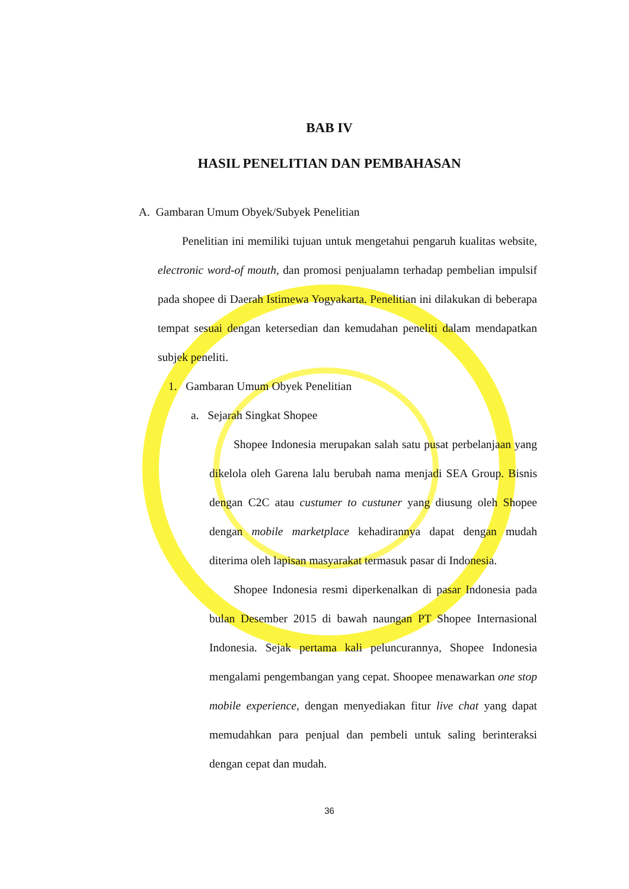BAB IV
HASIL PENELITIAN DAN PEMBAHASAN
A. Gambaran Umum Obyek/Subyek Penelitian
Penelitian ini memiliki tujuan untuk mengetahui pengaruh kualitas website, electronic word-of mouth, dan promosi penjualamn terhadap pembelian impulsif pada shopee di Daerah Istimewa Yogyakarta. Penelitian ini dilakukan di beberapa tempat sesuai dengan ketersedian dan kemudahan peneliti dalam mendapatkan subjek peneliti.
1. Gambaran Umum Obyek Penelitian
a. Sejarah Singkat Shopee
Shopee Indonesia merupakan salah satu pusat perbelanjaan yang dikelola oleh Garena lalu berubah nama menjadi SEA Group. Bisnis dengan C2C atau custumer to custuner yang diusung oleh Shopee dengan mobile marketplace kehadirannya dapat dengan mudah diterima oleh lapisan masyarakat termasuk pasar di Indonesia.
Shopee Indonesia resmi diperkenalkan di pasar Indonesia pada bulan Desember 2015 di bawah naungan PT Shopee Internasional Indonesia. Sejak pertama kali peluncurannya, Shopee Indonesia mengalami pengembangan yang cepat. Shoopee menawarkan one stop mobile experience, dengan menyediakan fitur live chat yang dapat memudahkan para penjual dan pembeli untuk saling berinteraksi dengan cepat dan mudah.
36